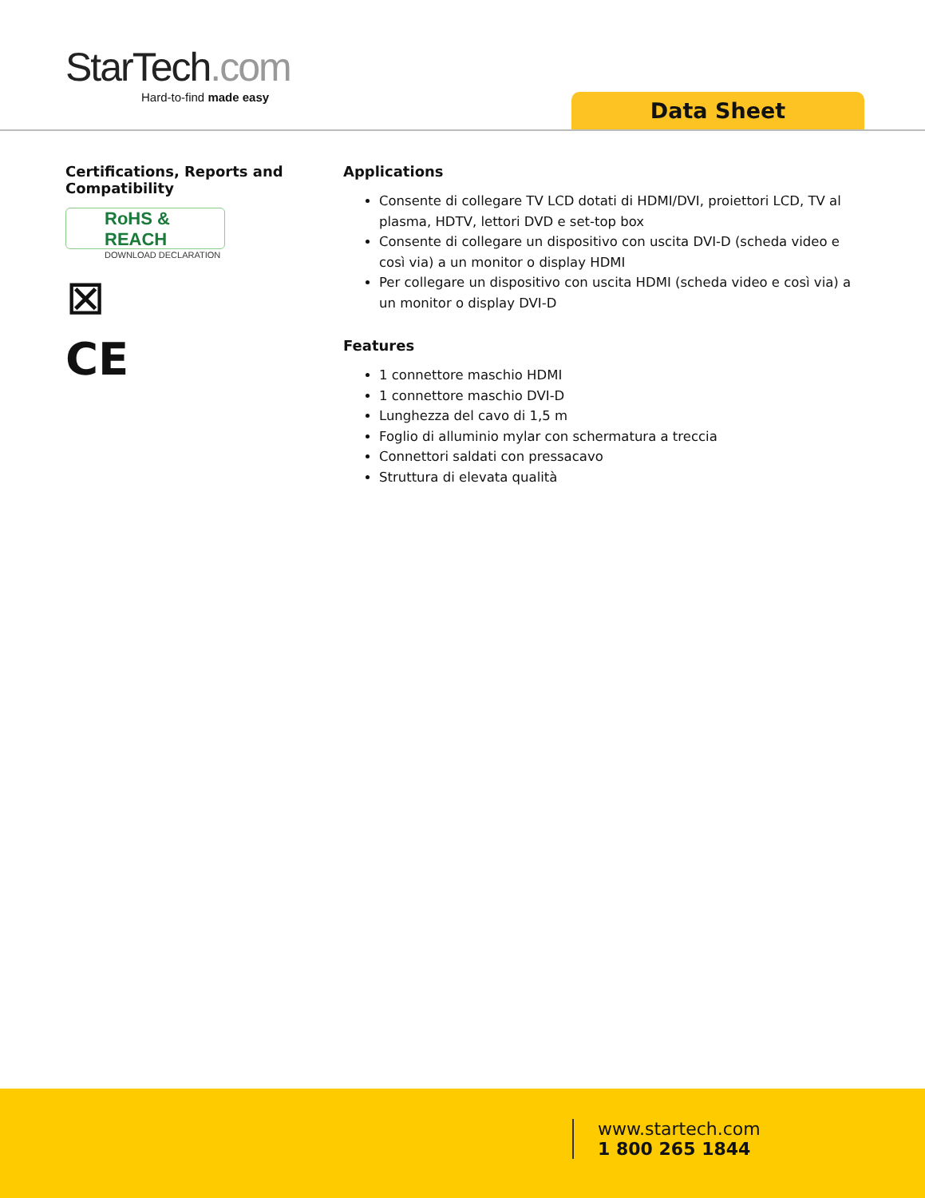StarTech.com
Hard-to-find made easy
Data Sheet
Certifications, Reports and Compatibility
RoHS & REACH
DOWNLOAD DECLARATION
⊠
CE
Applications
Consente di collegare TV LCD dotati di HDMI/DVI, proiettori LCD, TV al plasma, HDTV, lettori DVD e set-top box
Consente di collegare un dispositivo con uscita DVI-D (scheda video e così via) a un monitor o display HDMI
Per collegare un dispositivo con uscita HDMI (scheda video e così via) a un monitor o display DVI-D
Features
1 connettore maschio HDMI
1 connettore maschio DVI-D
Lunghezza del cavo di 1,5 m
Foglio di alluminio mylar con schermatura a treccia
Connettori saldati con pressacavo
Struttura di elevata qualità
www.startech.com
1 800 265 1844